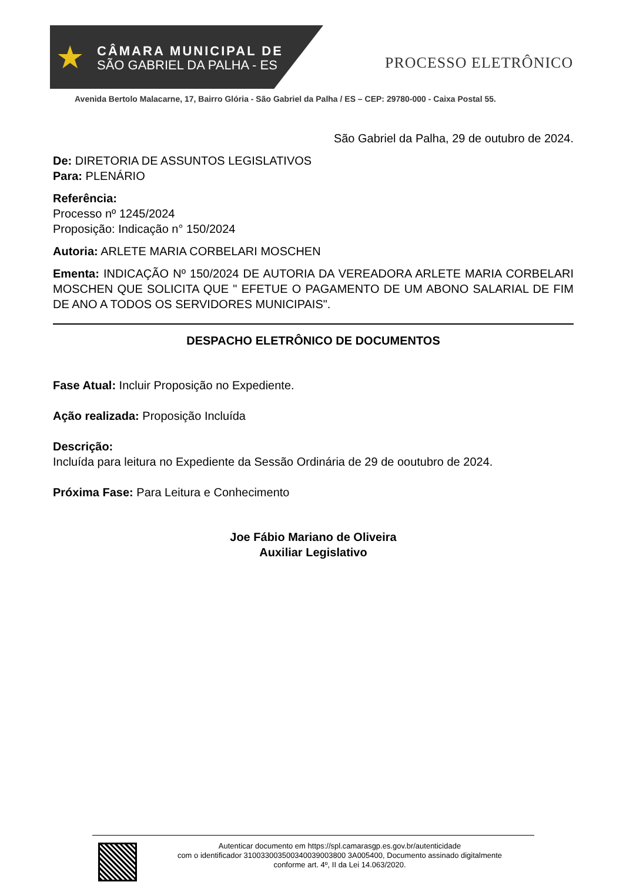★
CÂMARA MUNICIPAL DE
SÃO GABRIEL DA PALHA - ES
PROCESSO ELETRÔNICO
Avenida Bertolo Malacarne, 17, Bairro Glória - São Gabriel da Palha / ES – CEP: 29780-000 - Caixa Postal 55.
São Gabriel da Palha, 29 de outubro de 2024.
De: DIRETORIA DE ASSUNTOS LEGISLATIVOS
Para: PLENÁRIO
Referência:
Processo nº 1245/2024
Proposição: Indicação n° 150/2024
Autoria: ARLETE MARIA CORBELARI MOSCHEN
Ementa: INDICAÇÃO Nº 150/2024 DE AUTORIA DA VEREADORA ARLETE MARIA CORBELARI MOSCHEN QUE SOLICITA QUE " EFETUE O PAGAMENTO DE UM ABONO SALARIAL DE FIM DE ANO A TODOS OS SERVIDORES MUNICIPAIS".
DESPACHO ELETRÔNICO DE DOCUMENTOS
Fase Atual: Incluir Proposição no Expediente.
Ação realizada: Proposição Incluída
Descrição:
Incluída para leitura no Expediente da Sessão Ordinária de 29 de ooutubro de 2024.
Próxima Fase: Para Leitura e Conhecimento
Joe Fábio Mariano de Oliveira
Auxiliar Legislativo
Autenticar documento em https://spl.camarasgp.es.gov.br/autenticidade
com o identificador 310033003500340039003800 3A005400, Documento assinado digitalmente
conforme art. 4º, II da Lei 14.063/2020.